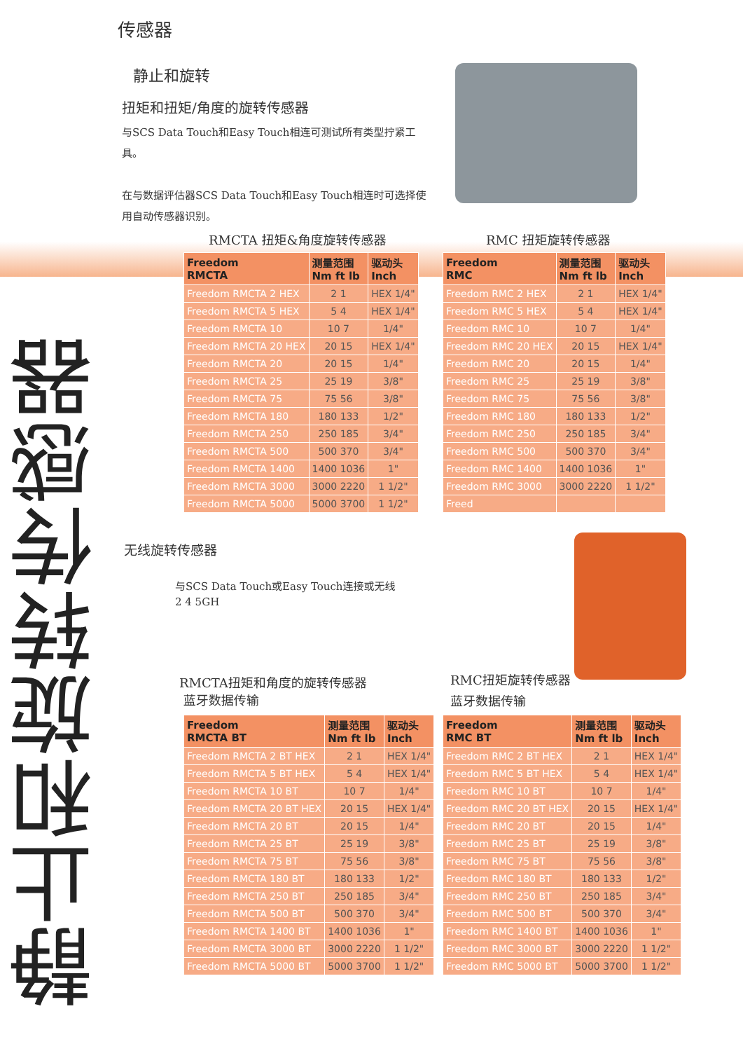静止和旋转传感器
传感器
静止和旋转
扭矩和扭矩/角度的旋转传感器
与SCS Data Touch和Easy Touch相连可测试所有类型拧紧工具。
在与数据评估器SCS Data Touch和Easy Touch相连时可选择使用自动传感器识别。
RMCTA 扭矩&角度旋转传感器 RMC 扭矩旋转传感器
| Freedom RMCTA | 测量范围 Nm ft lb | 驱动头 Inch |
| --- | --- | --- |
| Freedom RMCTA 2 HEX | 2 1 | HEX 1/4" |
| Freedom RMCTA 5 HEX | 5 4 | HEX 1/4" |
| Freedom RMCTA 10 | 10 7 | 1/4" |
| Freedom RMCTA 20 HEX | 20 15 | HEX 1/4" |
| Freedom RMCTA 20 | 20 15 | 1/4" |
| Freedom RMCTA 25 | 25 19 | 3/8" |
| Freedom RMCTA 75 | 75 56 | 3/8" |
| Freedom RMCTA 180 | 180 133 | 1/2" |
| Freedom RMCTA 250 | 250 185 | 3/4" |
| Freedom RMCTA 500 | 500 370 | 3/4" |
| Freedom RMCTA 1400 | 1400 1036 | 1" |
| Freedom RMCTA 3000 | 3000 2220 | 1 1/2" |
| Freedom RMCTA 5000 | 5000 3700 | 1 1/2" |
| Freedom RMC | 测量范围 Nm ft lb | 驱动头 Inch |
| --- | --- | --- |
| Freedom RMC 2 HEX | 2 1 | HEX 1/4" |
| Freedom RMC 5 HEX | 5 4 | HEX 1/4" |
| Freedom RMC 10 | 10 7 | 1/4" |
| Freedom RMC 20 HEX | 20 15 | HEX 1/4" |
| Freedom RMC 20 | 20 15 | 1/4" |
| Freedom RMC 25 | 25 19 | 3/8" |
| Freedom RMC 75 | 75 56 | 3/8" |
| Freedom RMC 180 | 180 133 | 1/2" |
| Freedom RMC 250 | 250 185 | 3/4" |
| Freedom RMC 500 | 500 370 | 3/4" |
| Freedom RMC 1400 | 1400 1036 | 1" |
| Freedom RMC 3000 | 3000 2220 | 1 1/2" |
| Freed | | |
无线旋转传感器
与SCS Data Touch或Easy Touch连接或无线
2 4 5GH
RMCTA扭矩和角度的旋转传感器
蓝牙数据传输
RMC扭矩旋转传感器
蓝牙数据传输
| Freedom RMCTA BT | 测量范围 Nm ft lb | 驱动头 Inch |
| --- | --- | --- |
| Freedom RMCTA 2 BT HEX | 2 1 | HEX 1/4" |
| Freedom RMCTA 5 BT HEX | 5 4 | HEX 1/4" |
| Freedom RMCTA 10 BT | 10 7 | 1/4" |
| Freedom RMCTA 20 BT HEX | 20 15 | HEX 1/4" |
| Freedom RMCTA 20 BT | 20 15 | 1/4" |
| Freedom RMCTA 25 BT | 25 19 | 3/8" |
| Freedom RMCTA 75 BT | 75 56 | 3/8" |
| Freedom RMCTA 180 BT | 180 133 | 1/2" |
| Freedom RMCTA 250 BT | 250 185 | 3/4" |
| Freedom RMCTA 500 BT | 500 370 | 3/4" |
| Freedom RMCTA 1400 BT | 1400 1036 | 1" |
| Freedom RMCTA 3000 BT | 3000 2220 | 1 1/2" |
| Freedom RMCTA 5000 BT | 5000 3700 | 1 1/2" |
| Freedom RMC BT | 测量范围 Nm ft lb | 驱动头 Inch |
| --- | --- | --- |
| Freedom RMC 2 BT HEX | 2 1 | HEX 1/4" |
| Freedom RMC 5 BT HEX | 5 4 | HEX 1/4" |
| Freedom RMC 10 BT | 10 7 | 1/4" |
| Freedom RMC 20 BT HEX | 20 15 | HEX 1/4" |
| Freedom RMC 20 BT | 20 15 | 1/4" |
| Freedom RMC 25 BT | 25 19 | 3/8" |
| Freedom RMC 75 BT | 75 56 | 3/8" |
| Freedom RMC 180 BT | 180 133 | 1/2" |
| Freedom RMC 250 BT | 250 185 | 3/4" |
| Freedom RMC 500 BT | 500 370 | 3/4" |
| Freedom RMC 1400 BT | 1400 1036 | 1" |
| Freedom RMC 3000 BT | 3000 2220 | 1 1/2" |
| Freedom RMC 5000 BT | 5000 3700 | 1 1/2" |